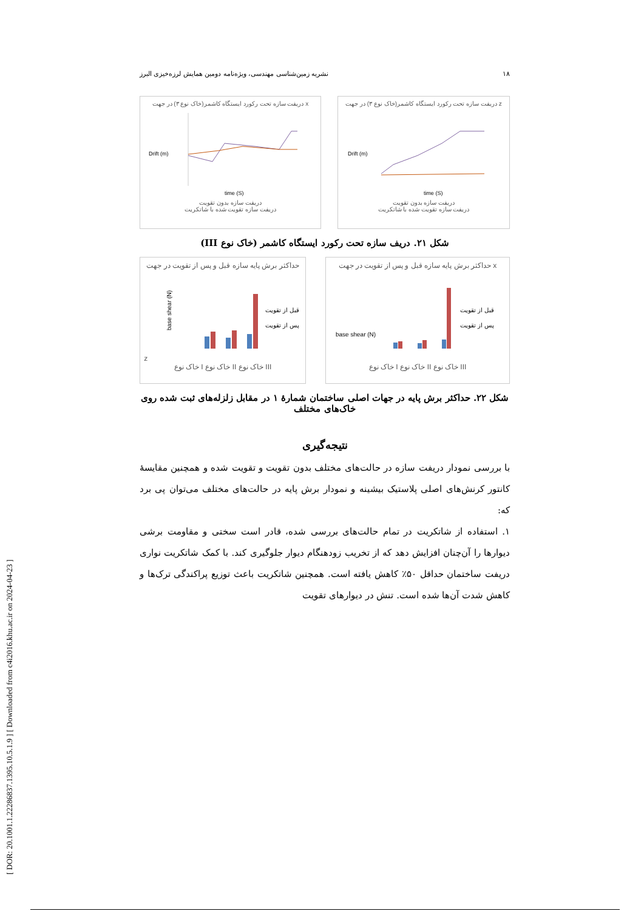[ DOR: 20.1001.1.22286837.1395.10.5.1.9 ] [ Downloaded from c4i2016.khu.ac.ir on 2024-04-23 ]
۱۸ نشریه زمین‌شناسی مهندسی، ویژه‌نامه دومین همایش لرزه‌خیزی البرز
دریفت سازه تحت رکورد ایستگاه کاشمر(خاک نوع ۳) در جهت x
Drift (m)
time (S)
دریفت سازه بدون تقویت
دریفت سازه تقویت شده با شاتکریت
دریفت سازه تحت رکورد ایستگاه کاشمر(خاک نوع ۳) در جهت z
Drift (m)
time (S)
دریفت سازه بدون تقویت
دریفت سازه تقویت شده با شاتکریت
شکل ۲۱. دریف سازه تحت رکورد ایستگاه کاشمر (خاک نوع III)
حداکثر برش پایه سازه قبل و پس از تقویت در جهت z
base shear (N)
قبل از تقویت
پس از تقویت
خاک نوع I خاک نوع II خاک نوع III
حداکثر برش پایه سازه قبل و پس از تقویت در جهت x
base shear (N)
قبل از تقویت
پس از تقویت
خاک نوع I خاک نوع II خاک نوع III
شکل ۲۲. حداکثر برش پایه در جهات اصلی ساختمان شمارهٔ ۱ در مقابل زلزله‌های ثبت شده روی خاک‌های مختلف
نتیجه‌گیری
با بررسی نمودار دریفت سازه در حالت‌های مختلف بدون تقویت و تقویت شده و همچنین مقایسهٔ کانتور کرنش‌های اصلی پلاستیک بیشینه و نمودار برش پایه در حالت‌های مختلف می‌توان پی برد که:
۱. استفاده از شاتکریت در تمام حالت‌های بررسی شده، قادر است سختی و مقاومت برشی دیوارها را آن‌چنان افزایش دهد که از تخریب زودهنگام دیوار جلوگیری کند. با کمک شاتکریت نواری دریفت ساختمان حداقل ۵۰٪ کاهش یافته است. همچنین شاتکریت باعث توزیع پراکندگی ترک‌ها و کاهش شدت آن‌ها شده است. تنش در دیوارهای تقویت